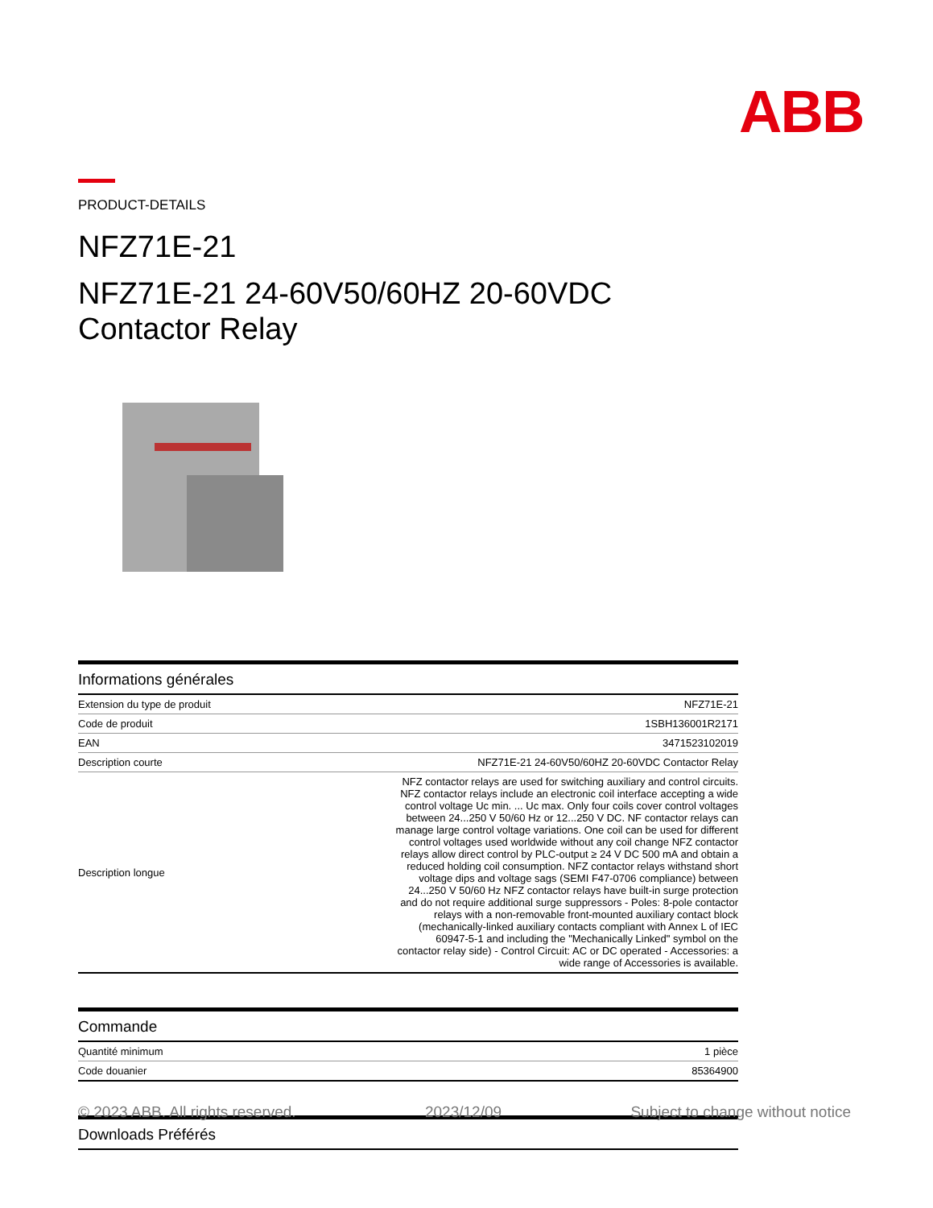ABB
PRODUCT-DETAILS
NFZ71E-21
NFZ71E-21 24-60V50/60HZ 20-60VDC
Contactor Relay
Informations générales
| Extension du type de produit | NFZ71E-21 |
| Code de produit | 1SBH136001R2171 |
| EAN | 3471523102019 |
| Description courte | NFZ71E-21 24-60V50/60HZ 20-60VDC Contactor Relay |
| Description longue | NFZ contactor relays are used for switching auxiliary and control circuits. NFZ contactor relays include an electronic coil interface accepting a wide control voltage Uc min. ... Uc max. Only four coils cover control voltages between 24...250 V 50/60 Hz or 12...250 V DC. NF contactor relays can manage large control voltage variations. One coil can be used for different control voltages used worldwide without any coil change NFZ contactor relays allow direct control by PLC-output ≥ 24 V DC 500 mA and obtain a reduced holding coil consumption. NFZ contactor relays withstand short voltage dips and voltage sags (SEMI F47-0706 compliance) between 24...250 V 50/60 Hz NFZ contactor relays have built-in surge protection and do not require additional surge suppressors - Poles: 8-pole contactor relays with a non-removable front-mounted auxiliary contact block (mechanically-linked auxiliary contacts compliant with Annex L of IEC 60947-5-1 and including the "Mechanically Linked" symbol on the contactor relay side) - Control Circuit: AC or DC operated - Accessories: a wide range of Accessories is available. |
Commande
| Quantité minimum | 1 pièce |
| Code douanier | 85364900 |
Downloads Préférés
© 2023 ABB. All rights reserved. 2023/12/09 Subject to change without notice